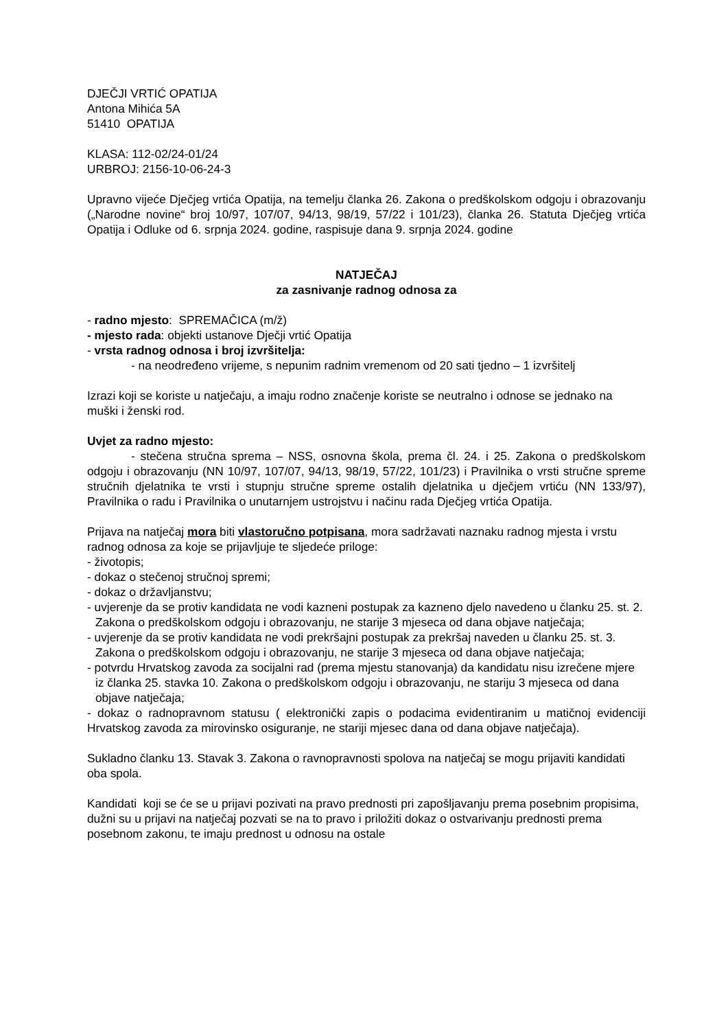DJEČJI VRTIĆ OPATIJA
Antona Mihića 5A
51410 OPATIJA
KLASA: 112-02/24-01/24
URBROJ: 2156-10-06-24-3
Upravno vijeće Dječjeg vrtića Opatija, na temelju članka 26. Zakona o predškolskom odgoju i obrazovanju („Narodne novine“ broj 10/97, 107/07, 94/13, 98/19, 57/22 i 101/23), članka 26. Statuta Dječjeg vrtića Opatija i Odluke od 6. srpnja 2024. godine, raspisuje dana 9. srpnja 2024. godine
NATJEČAJ
za zasnivanje radnog odnosa za
- radno mjesto: SPREMAČICA (m/ž)
- mjesto rada: objekti ustanove Dječji vrtić Opatija
- vrsta radnog odnosa i broj izvršitelja:
- na neodređeno vrijeme, s nepunim radnim vremenom od 20 sati tjedno – 1 izvršitelj
Izrazi koji se koriste u natječaju, a imaju rodno značenje koriste se neutralno i odnose se jednako na muški i ženski rod.
Uvjet za radno mjesto:
- stečena stručna sprema – NSS, osnovna škola, prema čl. 24. i 25. Zakona o predškolskom odgoju i obrazovanju (NN 10/97, 107/07, 94/13, 98/19, 57/22, 101/23) i Pravilnika o vrsti stručne spreme stručnih djelatnika te vrsti i stupnju stručne spreme ostalih djelatnika u dječjem vrtiću (NN 133/97), Pravilnika o radu i Pravilnika o unutarnjem ustrojstvu i načinu rada Dječjeg vrtića Opatija.
Prijava na natječaj mora biti vlastoručno potpisana, mora sadržavati naznaku radnog mjesta i vrstu radnog odnosa za koje se prijavljuje te sljedeće priloge:
- životopis;
- dokaz o stečenoj stručnoj spremi;
- dokaz o državljanstvu;
- uvjerenje da se protiv kandidata ne vodi kazneni postupak za kazneno djelo navedeno u članku 25. st. 2. Zakona o predškolskom odgoju i obrazovanju, ne starije 3 mjeseca od dana objave natječaja;
- uvjerenje da se protiv kandidata ne vodi prekršajni postupak za prekršaj naveden u članku 25. st. 3. Zakona o predškolskom odgoju i obrazovanju, ne starije 3 mjeseca od dana objave natječaja;
- potvrdu Hrvatskog zavoda za socijalni rad (prema mjestu stanovanja) da kandidatu nisu izrečene mjere iz članka 25. stavka 10. Zakona o predškolskom odgoju i obrazovanju, ne stariju 3 mjeseca od dana objave natječaja;
- dokaz o radnopravnom statusu ( elektronički zapis o podacima evidentiranim u matičnoj evidenciji Hrvatskog zavoda za mirovinsko osiguranje, ne stariji mjesec dana od dana objave natječaja).
Sukladno članku 13. Stavak 3. Zakona o ravnopravnosti spolova na natječaj se mogu prijaviti kandidati oba spola.
Kandidati koji se će se u prijavi pozivati na pravo prednosti pri zapošljavanju prema posebnim propisima, dužni su u prijavi na natječaj pozvati se na to pravo i priložiti dokaz o ostvarivanju prednosti prema posebnom zakonu, te imaju prednost u odnosu na ostale